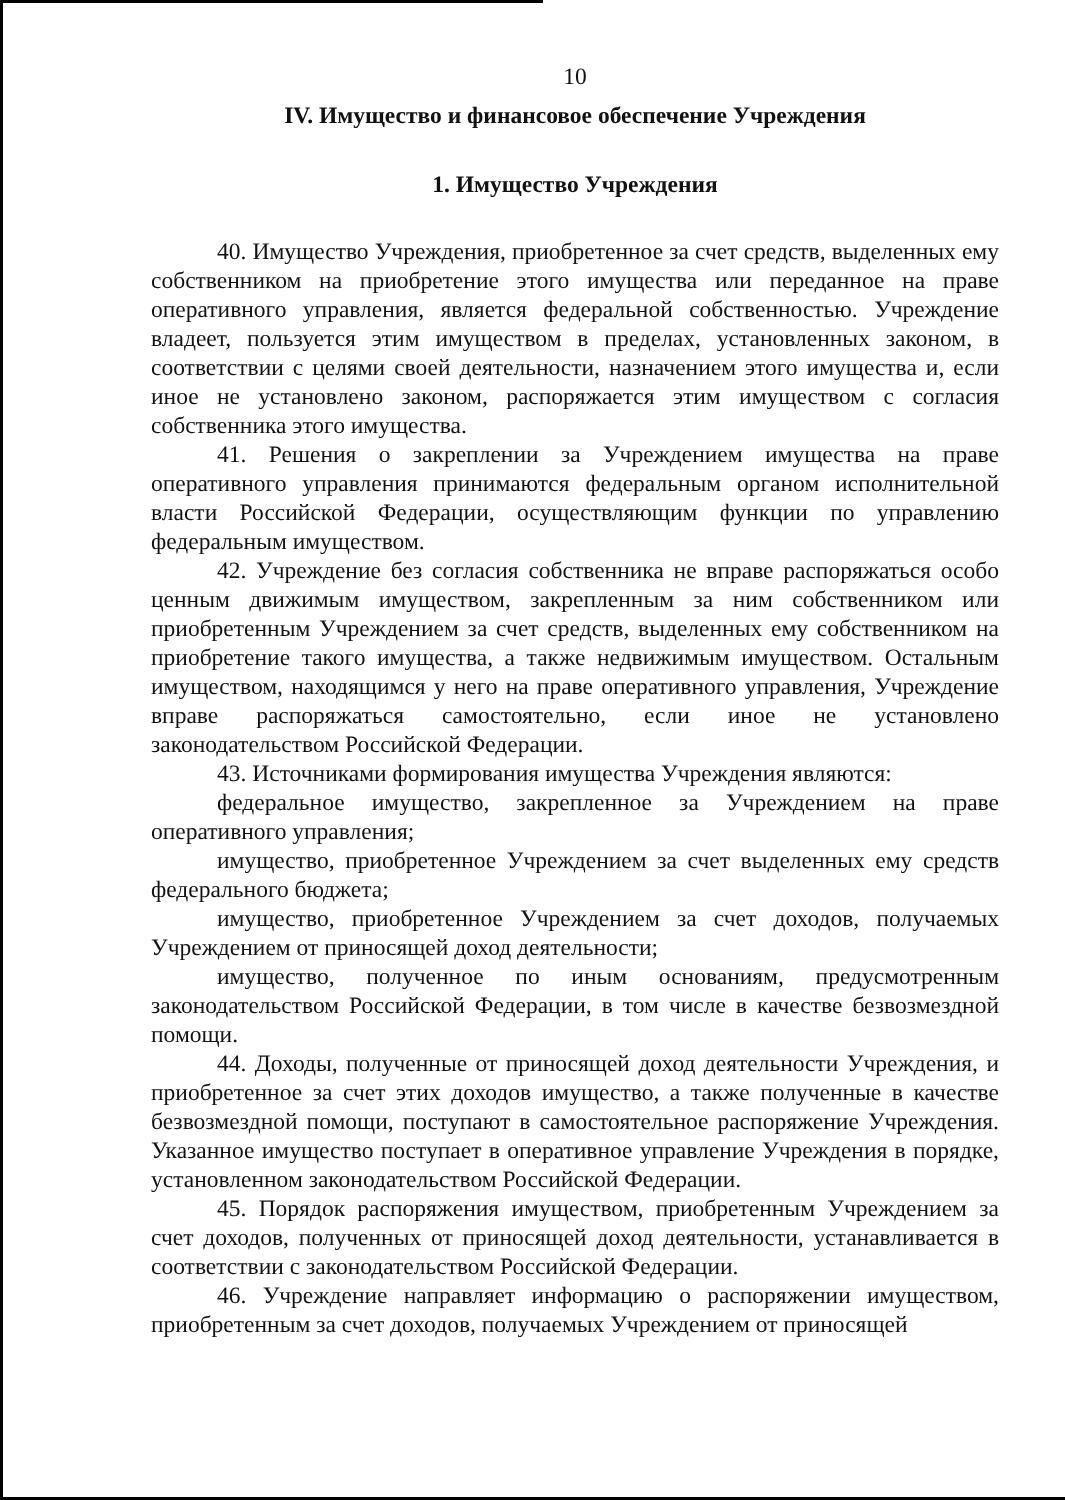10
IV. Имущество и финансовое обеспечение Учреждения
1. Имущество Учреждения
40. Имущество Учреждения, приобретенное за счет средств, выделенных ему собственником на приобретение этого имущества или переданное на праве оперативного управления, является федеральной собственностью. Учреждение владеет, пользуется этим имуществом в пределах, установленных законом, в соответствии с целями своей деятельности, назначением этого имущества и, если иное не установлено законом, распоряжается этим имуществом с согласия собственника этого имущества.
41. Решения о закреплении за Учреждением имущества на праве оперативного управления принимаются федеральным органом исполнительной власти Российской Федерации, осуществляющим функции по управлению федеральным имуществом.
42. Учреждение без согласия собственника не вправе распоряжаться особо ценным движимым имуществом, закрепленным за ним собственником или приобретенным Учреждением за счет средств, выделенных ему собственником на приобретение такого имущества, а также недвижимым имуществом. Остальным имуществом, находящимся у него на праве оперативного управления, Учреждение вправе распоряжаться самостоятельно, если иное не установлено законодательством Российской Федерации.
43. Источниками формирования имущества Учреждения являются:
федеральное имущество, закрепленное за Учреждением на праве оперативного управления;
имущество, приобретенное Учреждением за счет выделенных ему средств федерального бюджета;
имущество, приобретенное Учреждением за счет доходов, получаемых Учреждением от приносящей доход деятельности;
имущество, полученное по иным основаниям, предусмотренным законодательством Российской Федерации, в том числе в качестве безвозмездной помощи.
44. Доходы, полученные от приносящей доход деятельности Учреждения, и приобретенное за счет этих доходов имущество, а также полученные в качестве безвозмездной помощи, поступают в самостоятельное распоряжение Учреждения. Указанное имущество поступает в оперативное управление Учреждения в порядке, установленном законодательством Российской Федерации.
45. Порядок распоряжения имуществом, приобретенным Учреждением за счет доходов, полученных от приносящей доход деятельности, устанавливается в соответствии с законодательством Российской Федерации.
46. Учреждение направляет информацию о распоряжении имуществом, приобретенным за счет доходов, получаемых Учреждением от приносящей